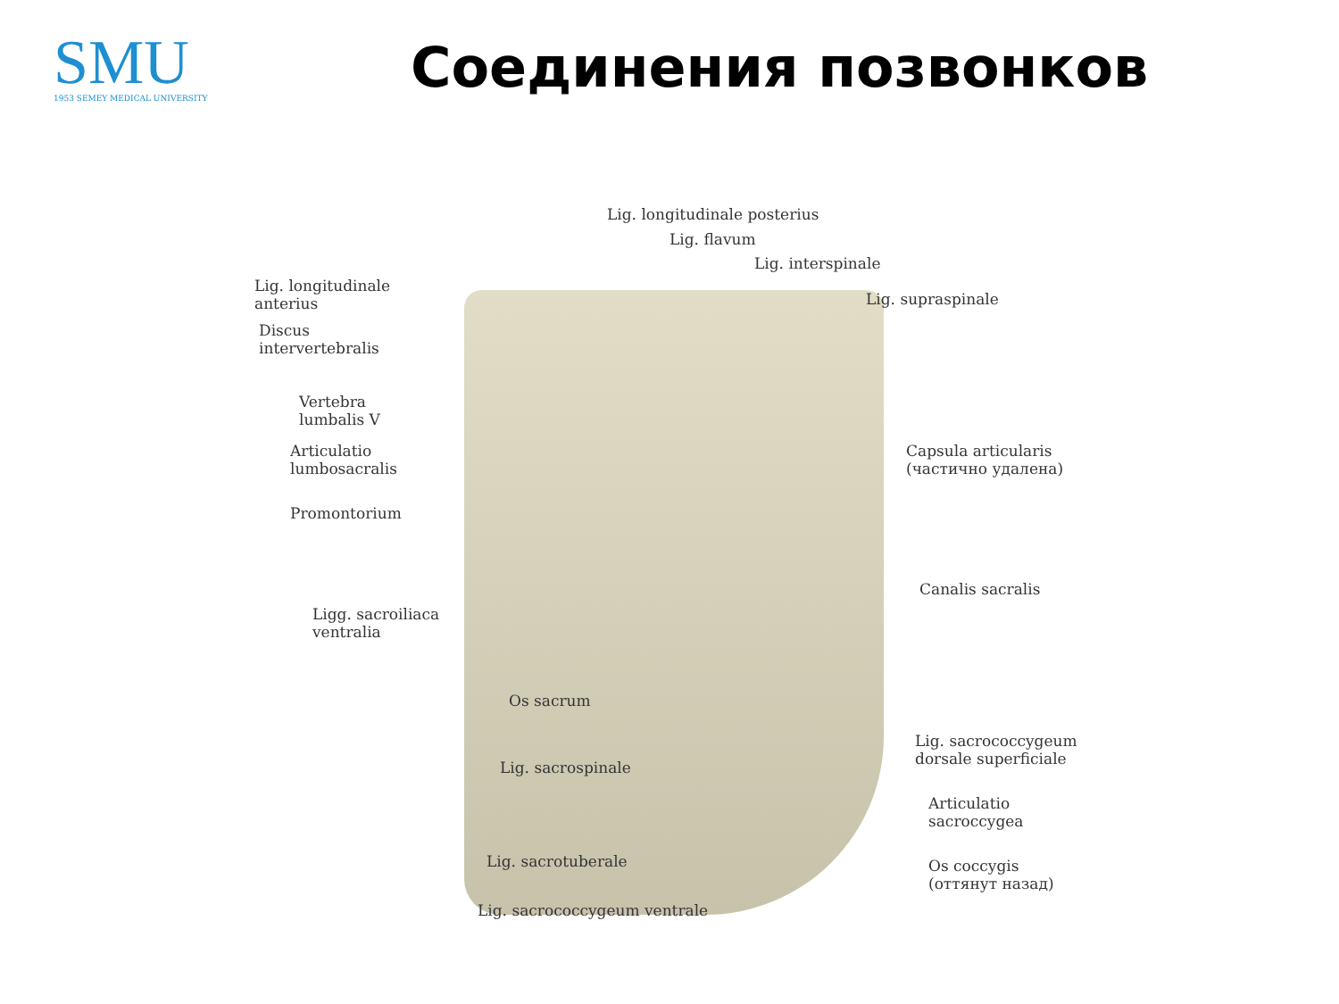SMU
1953 SEMEY MEDICAL UNIVERSITY
Соединения позвонков
Lig. longitudinale posterius
Lig. flavum
Lig. interspinale
Lig. longitudinale
anterius
Lig. supraspinale
Discus
intervertebralis
Vertebra
lumbalis V
Articulatio
lumbosacralis
Capsula articularis
(частично удалена)
Promontorium
Canalis sacralis
Ligg. sacroiliaca
ventralia
Os sacrum
Lig. sacrococcygeum
dorsale superficiale
Lig. sacrospinale
Articulatio
sacroccygea
Lig. sacrotuberale
Os coccygis
(оттянут назад)
Lig. sacrococcygeum ventrale